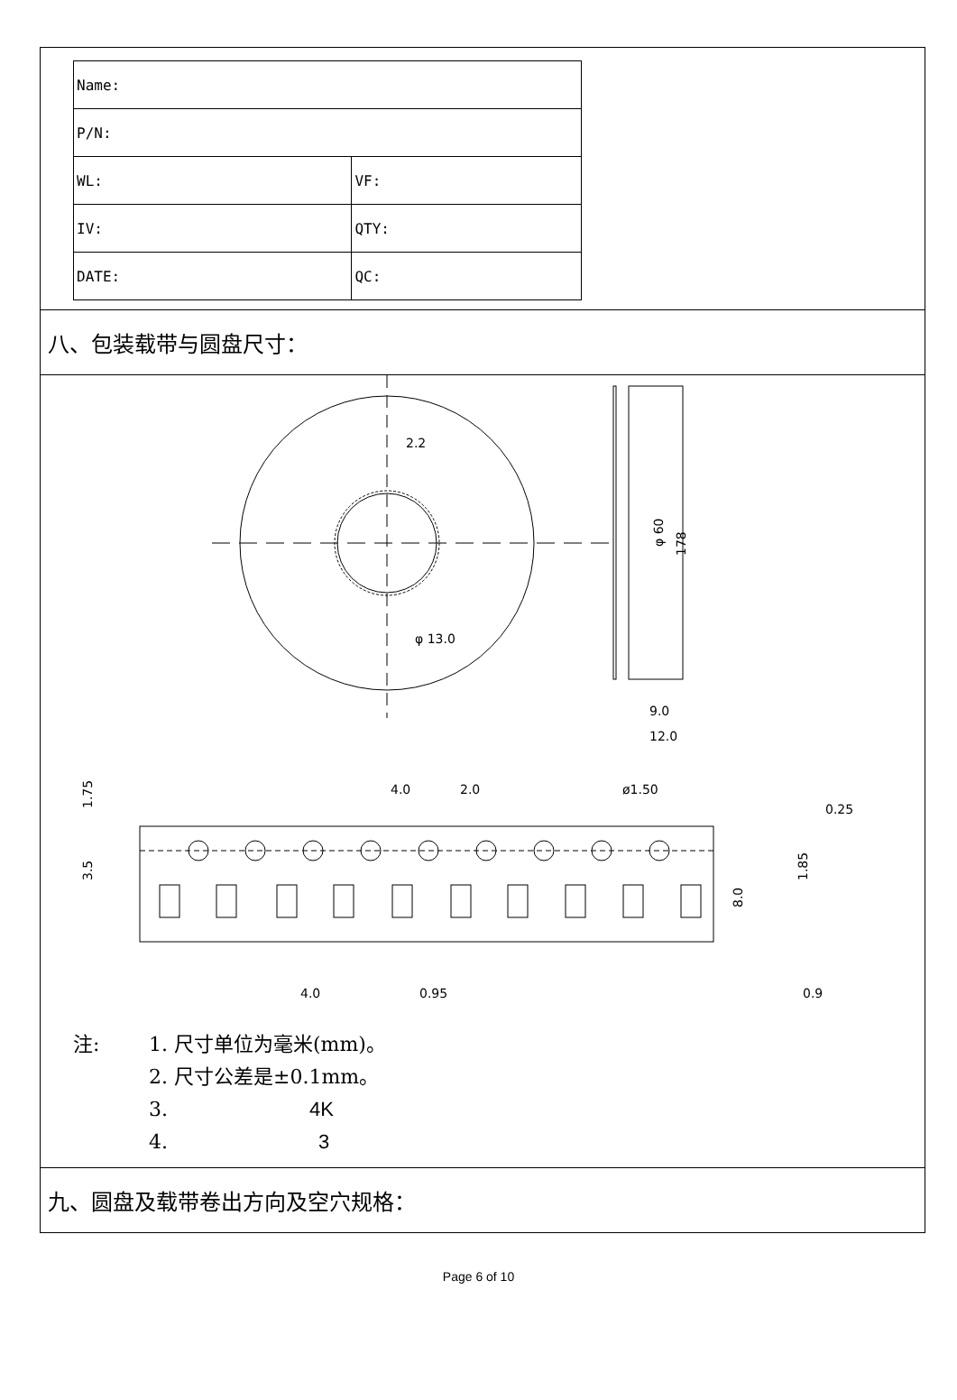| Name: | |
| P/N: | |
| WL: | VF: |
| IV: | QTY: |
| DATE: | QC: |
八、包装载带与圆盘尺寸：
2.2
φ 13.0
φ 60
178
9.0
12.0
4.0
2.0
ø1.50
0.25
1.75
3.5
8.0
1.85
4.0
0.95
0.9
注: 1. 尺寸单位为毫米(mm)。
2. 尺寸公差是±0.1mm。
3. 4K
4. 3
九、圆盘及载带卷出方向及空穴规格：
Page 6 of 10